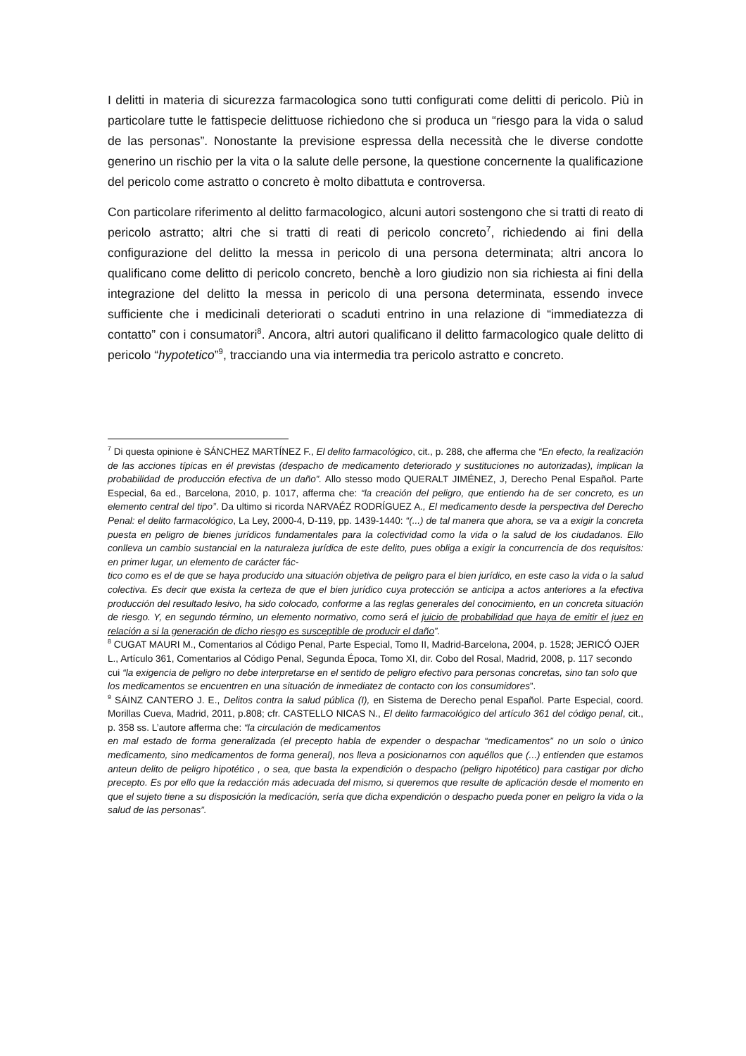I delitti in materia di sicurezza farmacologica sono tutti configurati come delitti di pericolo. Più in particolare tutte le fattispecie delittuose richiedono che si produca un “riesgo para la vida o salud de las personas”. Nonostante la previsione espressa della necessità che le diverse condotte generino un rischio per la vita o la salute delle persone, la questione concernente la qualificazione del pericolo come astratto o concreto è molto dibattuta e controversa.
Con particolare riferimento al delitto farmacologico, alcuni autori sostengono che si tratti di reato di pericolo astratto; altri che si tratti di reati di pericolo concreto<sup>7</sup>, richiedendo ai fini della configurazione del delitto la messa in pericolo di una persona determinata; altri ancora lo qualificano come delitto di pericolo concreto, benchè a loro giudizio non sia richiesta ai fini della integrazione del delitto la messa in pericolo di una persona determinata, essendo invece sufficiente che i medicinali deteriorati o scaduti entrino in una relazione di “immediatezza di contatto” con i consumatori<sup>8</sup>. Ancora, altri autori qualificano il delitto farmacologico quale delitto di pericolo “hypotetico”<sup>9</sup>, tracciando una via intermedia tra pericolo astratto e concreto.
<sup>7</sup> Di questa opinione è SÁNCHEZ MARTÍNEZ F., El delito farmacológico, cit., p. 288, che afferma che “En efecto, la realización de las acciones típicas en él previstas (despacho de medicamento deteriorado y sustituciones no autorizadas), implican la probabilidad de producción efectiva de un daño”. Allo stesso modo QUERALT JIMÉNEZ, J, Derecho Penal Español. Parte Especial, 6a ed., Barcelona, 2010, p. 1017, afferma che: “la creación del peligro, que entiendo ha de ser concreto, es un elemento central del tipo”. Da ultimo si ricorda NARVAÉZ RODRÍGUEZ A., El medicamento desde la perspectiva del Derecho Penal: el delito farmacológico, La Ley, 2000-4, D-119, pp. 1439-1440: “(...) de tal manera que ahora, se va a exigir la concreta puesta en peligro de bienes jurídicos fundamentales para la colectividad como la vida o la salud de los ciudadanos. Ello conlleva un cambio sustancial en la naturaleza jurídica de este delito, pues obliga a exigir la concurrencia de dos requisitos: en primer lugar, un elemento de carácter fác-
tico como es el de que se haya producido una situación objetiva de peligro para el bien jurídico, en este caso la vida o la salud colectiva. Es decir que exista la certeza de que el bien jurídico cuya protección se anticipa a actos anteriores a la efectiva producción del resultado lesivo, ha sido colocado, conforme a las reglas generales del conocimiento, en un concreta situación de riesgo. Y, en segundo término, un elemento normativo, como será el juicio de probabilidad que haya de emitir el juez en relación a si la generación de dicho riesgo es susceptible de producir el daño”.
<sup>8</sup> CUGAT MAURI M., Comentarios al Código Penal, Parte Especial, Tomo II, Madrid-Barcelona, 2004, p. 1528; JERICÓ OJER L., Artículo 361, Comentarios al Código Penal, Segunda Época, Tomo XI, dir. Cobo del Rosal, Madrid, 2008, p. 117 secondo cui “la exigencia de peligro no debe interpretarse en el sentido de peligro efectivo para personas concretas, sino tan solo que los medicamentos se encuentren en una situación de inmediatez de contacto con los consumidores”.
<sup>9</sup> SÁINZ CANTERO J. E., Delitos contra la salud pública (I), en Sistema de Derecho penal Español. Parte Especial, coord. Morillas Cueva, Madrid, 2011, p.808; cfr. CASTELLO NICAS N., El delito farmacológico del artículo 361 del código penal, cit., p. 358 ss. L’autore afferma che: “la circulación de medicamentos
en mal estado de forma generalizada (el precepto habla de expender o despachar “medicamentos” no un solo o único medicamento, sino medicamentos de forma general), nos lleva a posicionarnos con aquéllos que (...) entienden que estamos anteun delito de peligro hipotético , o sea, que basta la expendición o despacho (peligro hipotético) para castigar por dicho precepto. Es por ello que la redacción más adecuada del mismo, si queremos que resulte de aplicación desde el momento en que el sujeto tiene a su disposición la medicación, sería que dicha expendición o despacho pueda poner en peligro la vida o la salud de las personas”.